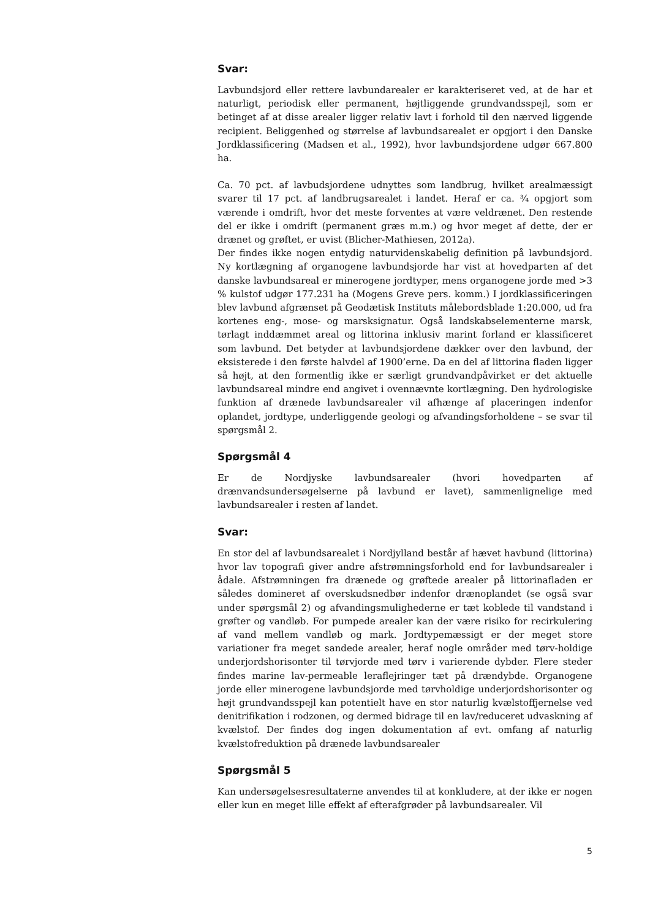Svar:
Lavbundsjord eller rettere lavbundarealer er karakteriseret ved, at de har et naturligt, periodisk eller permanent, højtliggende grundvandsspejl, som er betinget af at disse arealer ligger relativ lavt i forhold til den nærved liggende recipient. Beliggenhed og størrelse af lavbundsarealet er opgjort i den Danske Jordklassificering (Madsen et al., 1992), hvor lavbundsjordene udgør 667.800 ha.
Ca. 70 pct. af lavbudsjordene udnyttes som landbrug, hvilket arealmæssigt svarer til 17 pct. af landbrugsarealet i landet. Heraf er ca. ¾ opgjort som værende i omdrift, hvor det meste forventes at være veldrænet. Den restende del er ikke i omdrift (permanent græs m.m.) og hvor meget af dette, der er drænet og grøftet, er uvist (Blicher-Mathiesen, 2012a).
Der findes ikke nogen entydig naturvidenskabelig definition på lavbundsjord. Ny kortlægning af organogene lavbundsjorde har vist at hovedparten af det danske lavbundsareal er minerogene jordtyper, mens organogene jorde med >3 % kulstof udgør 177.231 ha (Mogens Greve pers. komm.) I jordklassificeringen blev lavbund afgrænset på Geodætisk Instituts målebordsblade 1:20.000, ud fra kortenes eng-, mose- og marsksignatur. Også landskabselementerne marsk, tørlagt inddæmmet areal og littorina inklusiv marint forland er klassificeret som lavbund. Det betyder at lavbundsjordene dækker over den lavbund, der eksisterede i den første halvdel af 1900’erne. Da en del af littorina fladen ligger så højt, at den formentlig ikke er særligt grundvandpåvirket er det aktuelle lavbundsareal mindre end angivet i ovennævnte kortlægning. Den hydrologiske funktion af drænede lavbundsarealer vil afhænge af placeringen indenfor oplandet, jordtype, underliggende geologi og afvandingsforholdene – se svar til spørgsmål 2.
Spørgsmål 4
Er de Nordjyske lavbundsarealer (hvori hovedparten af drænvandsundersøgelserne på lavbund er lavet), sammenlignelige med lavbundsarealer i resten af landet.
Svar:
En stor del af lavbundsarealet i Nordjylland består af hævet havbund (littorina) hvor lav topografi giver andre afstrømningsforhold end for lavbundsarealer i ådale. Afstrømningen fra drænede og grøftede arealer på littorinafladen er således domineret af overskudsnedbør indenfor drænoplandet (se også svar under spørgsmål 2) og afvandingsmulighederne er tæt koblede til vandstand i grøfter og vandløb. For pumpede arealer kan der være risiko for recirkulering af vand mellem vandløb og mark. Jordtypemæssigt er der meget store variationer fra meget sandede arealer, heraf nogle områder med tørv-holdige underjordshorisonter til tørvjorde med tørv i varierende dybder. Flere steder findes marine lav-permeable leraflejringer tæt på drændybde. Organogene jorde eller minerogene lavbundsjorde med tørvholdige underjordshorisonter og højt grundvandsspejl kan potentielt have en stor naturlig kvælstoffjernelse ved denitrifikation i rodzonen, og dermed bidrage til en lav/reduceret udvaskning af kvælstof. Der findes dog ingen dokumentation af evt. omfang af naturlig kvælstofreduktion på drænede lavbundsarealer
Spørgsmål 5
Kan undersøgelsesresultaterne anvendes til at konkludere, at der ikke er nogen eller kun en meget lille effekt af efterafgrøder på lavbundsarealer. Vil
5